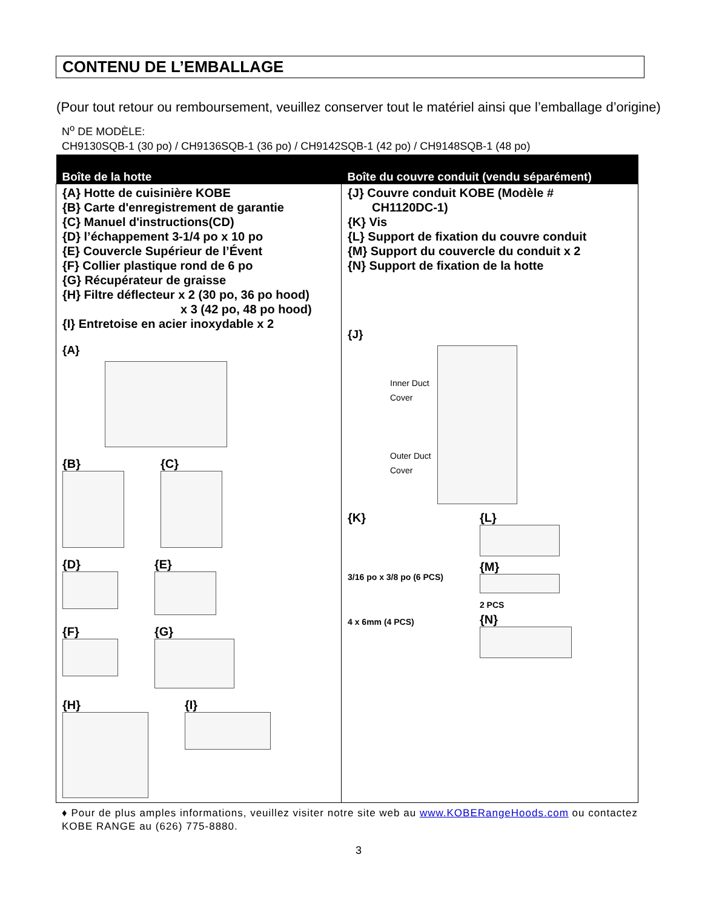CONTENU DE L’EMBALLAGE
(Pour tout retour ou remboursement, veuillez conserver tout le matériel ainsi que l’emballage d’origine)
N<sup>o</sup> DE MODÈLE:
CH9130SQB-1 (30 po) / CH9136SQB-1 (36 po) / CH9142SQB-1 (42 po) / CH9148SQB-1 (48 po)
| Boîte de la hotte | Boîte du couvre conduit (vendu séparément) |
| --- | --- |
| {A} Hotte de cuisinière KOBE {B} Carte d'enregistrement de garantie {C} Manuel d'instructions(CD) {D} l’échappement 3-1/4 po x 10 po {E} Couvercle Supérieur de l’Évent {F} Collier plastique rond de 6 po {G} Récupérateur de graisse {H} Filtre déflecteur x 2 (30 po, 36 po hood) x 3 (42 po, 48 po hood) {I} Entretoise en acier inoxydable x 2 {A} {B} {C} {D} {E} {F} {G} {H} {I} | {J} Couvre conduit KOBE (Modèle # CH1120DC-1) {K} Vis {L} Support de fixation du couvre conduit {M} Support du couvercle du conduit x 2 {N} Support de fixation de la hotte {J} Inner Duct Cover Outer Duct Cover {K} 3/16 po x 3/8 po (6 PCS) 4 x 6mm (4 PCS) {L} {M} 2 PCS {N} |
♦ Pour de plus amples informations, veuillez visiter notre site web au www.KOBERangeHoods.com ou contactez KOBE RANGE au (626) 775-8880.
3